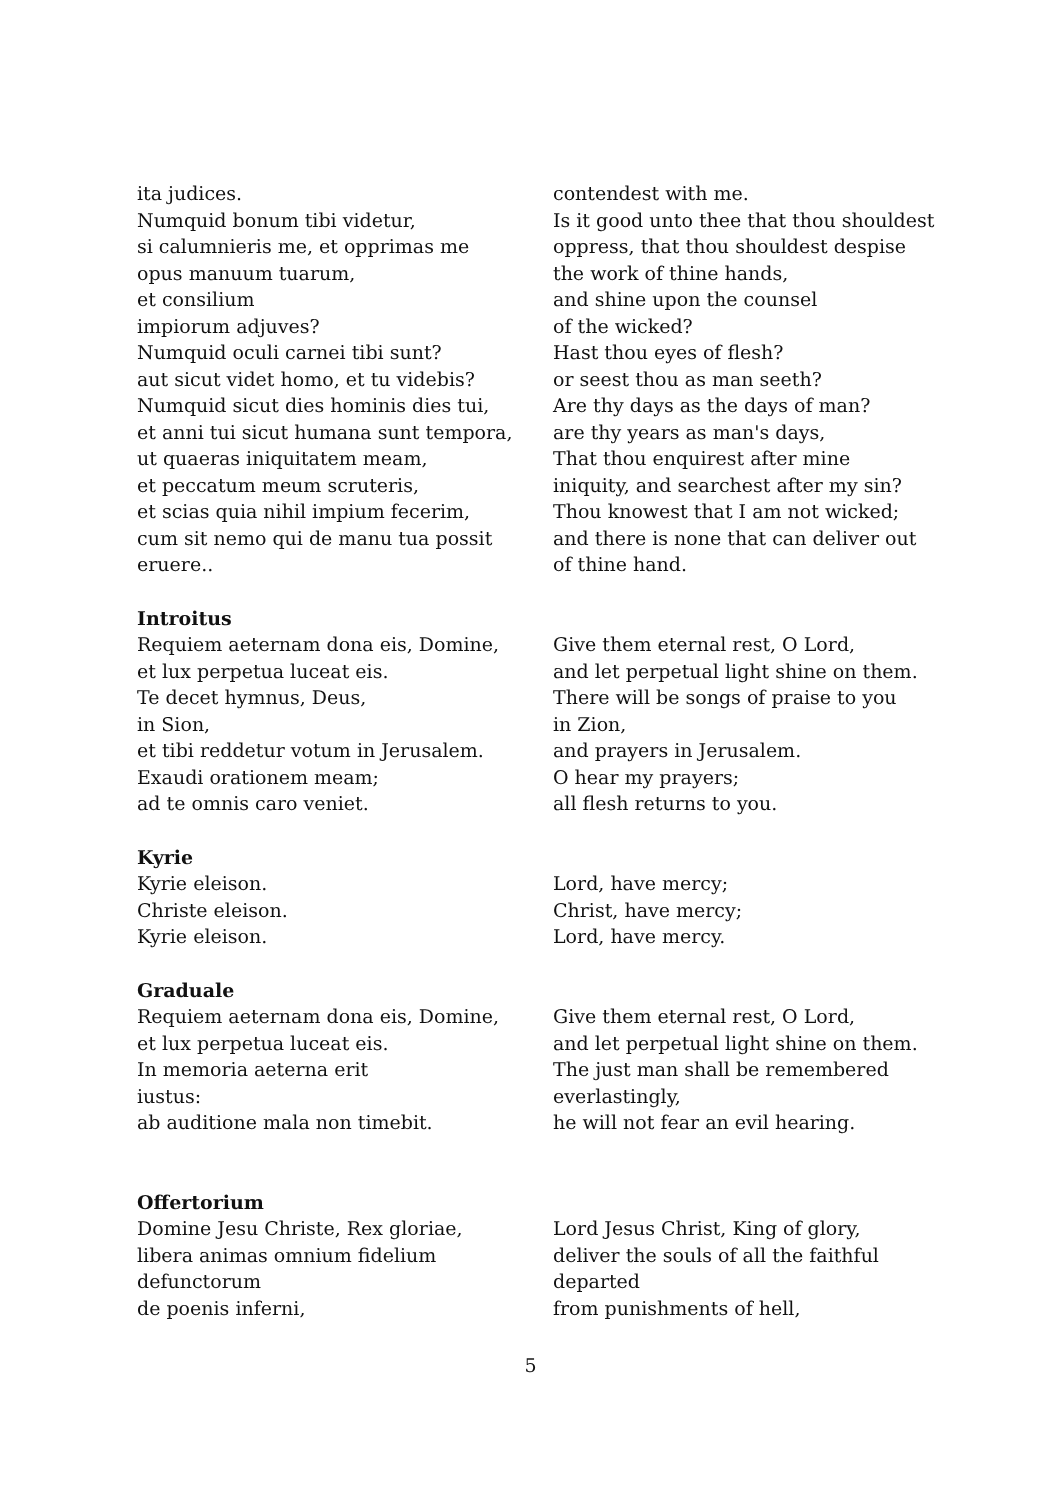ita judices.
Numquid bonum tibi videtur,
si calumnieris me, et opprimas me
opus manuum tuarum,
et consilium
impiorum adjuves?
Numquid oculi carnei tibi sunt?
aut sicut videt homo, et tu videbis?
Numquid sicut dies hominis dies tui,
et anni tui sicut humana sunt tempora,
ut quaeras iniquitatem meam,
et peccatum meum scruteris,
et scias quia nihil impium fecerim,
cum sit nemo qui de manu tua possit
eruere..
contendest with me.
Is it good unto thee that thou shouldest
oppress, that thou shouldest despise
the work of thine hands,
and shine upon the counsel
of the wicked?
Hast thou eyes of flesh?
or seest thou as man seeth?
Are thy days as the days of man?
are thy years as man's days,
That thou enquirest after mine
iniquity, and searchest after my sin?
Thou knowest that I am not wicked;
and there is none that can deliver out
of thine hand.
Introitus
Requiem aeternam dona eis, Domine,
et lux perpetua luceat eis.
Te decet hymnus, Deus,
in Sion,
et tibi reddetur votum in Jerusalem.
Exaudi orationem meam;
ad te omnis caro veniet.
Give them eternal rest, O Lord,
and let perpetual light shine on them.
There will be songs of praise to you
in Zion,
and prayers in Jerusalem.
O hear my prayers;
all flesh returns to you.
Kyrie
Kyrie eleison.
Christe eleison.
Kyrie eleison.
Lord, have mercy;
Christ, have mercy;
Lord, have mercy.
Graduale
Requiem aeternam dona eis, Domine,
et lux perpetua luceat eis.
In memoria aeterna erit
iustus:
ab auditione mala non timebit.
Give them eternal rest, O Lord,
and let perpetual light shine on them.
The just man shall be remembered
everlastingly,
he will not fear an evil hearing.
Offertorium
Domine Jesu Christe, Rex gloriae,
libera animas omnium fidelium
defunctorum
de poenis inferni,
Lord Jesus Christ, King of glory,
deliver the souls of all the faithful
departed
from punishments of hell,
5